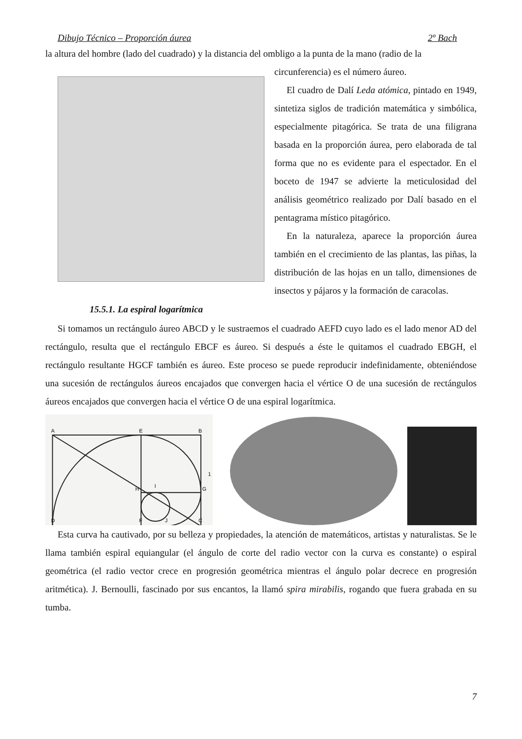Dibujo Técnico – Proporción áurea 2º Bach
la altura del hombre (lado del cuadrado) y la distancia del ombligo a la punta de la mano (radio de la
circunferencia) es el número áureo.
El cuadro de Dalí Leda atómica, pintado en 1949, sintetiza siglos de tradición matemática y simbólica, especialmente pitagórica. Se trata de una filigrana basada en la proporción áurea, pero elaborada de tal forma que no es evidente para el espectador. En el boceto de 1947 se advierte la meticulosidad del análisis geométrico realizado por Dalí basado en el pentagrama místico pitagórico.
En la naturaleza, aparece la proporción áurea también en el crecimiento de las plantas, las piñas, la distribución de las hojas en un tallo, dimensiones de insectos y pájaros y la formación de caracolas.
15.5.1. La espiral logarítmica
Si tomamos un rectángulo áureo ABCD y le sustraemos el cuadrado AEFD cuyo lado es el lado menor AD del rectángulo, resulta que el rectángulo EBCF es áureo. Si después a éste le quitamos el cuadrado EBGH, el rectángulo resultante HGCF también es áureo. Este proceso se puede reproducir indefinidamente, obteniéndose una sucesión de rectángulos áureos encajados que convergen hacia el vértice O de una sucesión de rectángulos áureos encajados que convergen hacia el vértice O de una espiral logarítmica.
A
E
B
D
H
G
F
J
C
I
1
Esta curva ha cautivado, por su belleza y propiedades, la atención de matemáticos, artistas y naturalistas. Se le llama también espiral equiangular (el ángulo de corte del radio vector con la curva es constante) o espiral geométrica (el radio vector crece en progresión geométrica mientras el ángulo polar decrece en progresión aritmética). J. Bernoulli, fascinado por sus encantos, la llamó spira mirabilis, rogando que fuera grabada en su tumba.
7